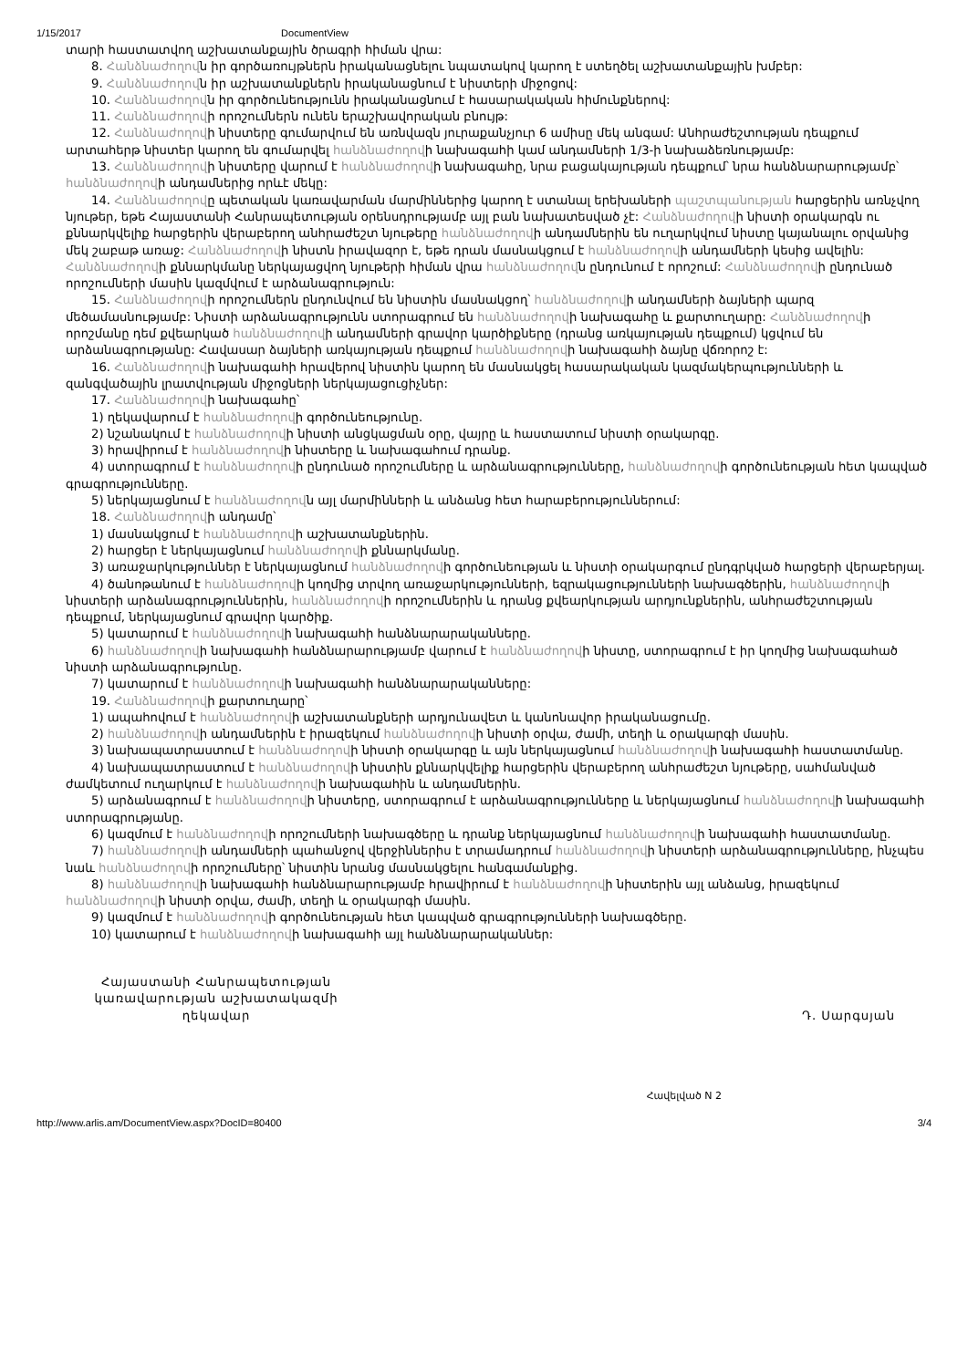1/15/2017 DocumentView
տարի հաստատվող աշխատանքային ծրագրի հիման վրա:
8. Հանձնաժողովն իր գործառույթներն իրականացնելու նպատակով կարող է ստեղծել աշխատանքային խմբեր:
9. Հանձնաժողովն իր աշխատանքներն իրականացնում է նիստերի միջոցով:
10. Հանձնաժողովն իր գործունեությունն իրականացնում է հասարակական հիմունքներով:
11. Հանձնաժողովի որոշումներն ունեն երաշխավորական բնույթ:
12. Հանձնաժողովի նիստերը գումարվում են առնվազն յուրաքանչյուր 6 ամիսը մեկ անգամ: Անհրաժեշտության դեպքում արտահերթ նիստեր կարող են գումարվել հանձնաժողովի նախագահի կամ անդամների 1/3-ի նախաձեռնությամբ:
13. Հանձնաժողովի նիստերը վարում է հանձնաժողովի նախագահը, նրա բացակայության դեպքում՝ նրա հանձնարարությամբ՝ հանձնաժողովի անդամներից որևէ մեկը:
14. Հանձնաժողովը պետական կառավարման մարմիններից կարող է ստանալ երեխաների պաշտպանության հարցերին առնչվող նյութեր, եթե Հայաստանի Հանրապետության օրենսդրությամբ այլ բան նախատեսված չէ: Հանձնաժողովի նիստի օրակարգն ու քննարկվելիք հարցերին վերաբերող անհրաժեշտ նյութերը հանձնաժողովի անդամներին են ուղարկվում նիստը կայանալու օրվանից մեկ շաբաթ առաջ: Հանձնաժողովի նիստն իրավազոր է, եթե դրան մասնակցում է հանձնաժողովի անդամների կեսից ավելին: Հանձնաժողովի քննարկմանը ներկայացվող նյութերի հիման վրա հանձնաժողովն ընդունում է որոշում: Հանձնաժողովի ընդունած որոշումների մասին կազմվում է արձանագրություն:
15. Հանձնաժողովի որոշումներն ընդունվում են նիստին մասնակցող՝ հանձնաժողովի անդամների ձայների պարզ մեծամասնությամբ: Նիստի արձանագրությունն ստորագրում են հանձնաժողովի նախագահը և քարտուղարը: Հանձնաժողովի որոշմանը դեմ քվեարկած հանձնաժողովի անդամների գրավոր կարծիքները (դրանց առկայության դեպքում) կցվում են արձանագրությանը: Հավասար ձայների առկայության դեպքում հանձնաժողովի նախագահի ձայնը վճռորոշ է:
16. Հանձնաժողովի նախագահի հրավերով նիստին կարող են մասնակցել հասարակական կազմակերպությունների և զանգվածային լրատվության միջոցների ներկայացուցիչներ:
17. Հանձնաժողովի նախագահը՝
1) ղեկավարում է հանձնաժողովի գործունեությունը.
2) նշանակում է հանձնաժողովի նիստի անցկացման օրը, վայրը և հաստատում նիստի օրակարգը.
3) հրավիրում է հանձնաժողովի նիստերը և նախագահում դրանք.
4) ստորագրում է հանձնաժողովի ընդունած որոշումները և արձանագրությունները, հանձնաժողովի գործունեության հետ կապված գրագրությունները.
5) ներկայացնում է հանձնաժողովն այլ մարմինների և անձանց հետ հարաբերություններում:
18. Հանձնաժողովի անդամը՝
1) մասնակցում է հանձնաժողովի աշխատանքներին.
2) հարցեր է ներկայացնում հանձնաժողովի քննարկմանը.
3) առաջարկություններ է ներկայացնում հանձնաժողովի գործունեության և նիստի օրակարգում ընդգրկված հարցերի վերաբերյալ.
4) ծանոթանում է հանձնաժողովի կողմից տրվող առաջարկությունների, եզրակացությունների նախագծերին, հանձնաժողովի նիստերի արձանագրություններին, հանձնաժողովի որոշումներին և դրանց քվեարկության արդյունքներին, անհրաժեշտության դեպքում, ներկայացնում գրավոր կարծիք.
5) կատարում է հանձնաժողովի նախագահի հանձնարարականները.
6) հանձնաժողովի նախագահի հանձնարարությամբ վարում է հանձնաժողովի նիստը, ստորագրում է իր կողմից նախագահած նիստի արձանագրությունը.
7) կատարում է հանձնաժողովի նախագահի հանձնարարականները:
19. Հանձնաժողովի քարտուղարը՝
1) ապահովում է հանձնաժողովի աշխատանքների արդյունավետ և կանոնավոր իրականացումը.
2) հանձնաժողովի անդամներին է իրազեկում հանձնաժողովի նիստի օրվա, ժամի, տեղի և օրակարգի մասին.
3) նախապատրաստում է հանձնաժողովի նիստի օրակարգը և այն ներկայացնում հանձնաժողովի նախագահի հաստատմանը.
4) նախապատրաստում է հանձնաժողովի նիստին քննարկվելիք հարցերին վերաբերող անհրաժեշտ նյութերը, սահմանված ժամկետում ուղարկում է հանձնաժողովի նախագահին և անդամներին.
5) արձանագրում է հանձնաժողովի նիստերը, ստորագրում է արձանագրությունները և ներկայացնում հանձնաժողովի նախագահի ստորագրությանը.
6) կազմում է հանձնաժողովի որոշումների նախագծերը և դրանք ներկայացնում հանձնաժողովի նախագահի հաստատմանը.
7) հանձնաժողովի անդամների պահանջով վերջիններիս է տրամադրում հանձնաժողովի նիստերի արձանագրությունները, ինչպես նաև հանձնաժողովի որոշումները՝ նիստին նրանց մասնակցելու հանգամանքից.
8) հանձնաժողովի նախագահի հանձնարարությամբ հրավիրում է հանձնաժողովի նիստերին այլ անձանց, իրազեկում հանձնաժողովի նիստի օրվա, ժամի, տեղի և օրակարգի մասին.
9) կազմում է հանձնաժողովի գործունեության հետ կապված գրագրությունների նախագծերը.
10) կատարում է հանձնաժողովի նախագահի այլ հանձնարարականներ:
Հայաստանի Հանրապետության
կառավարության աշխատակազմի
ղեկավար
Դ. Սարգսյան
Հավելված N 2
http://www.arlis.am/DocumentView.aspx?DocID=80400 3/4